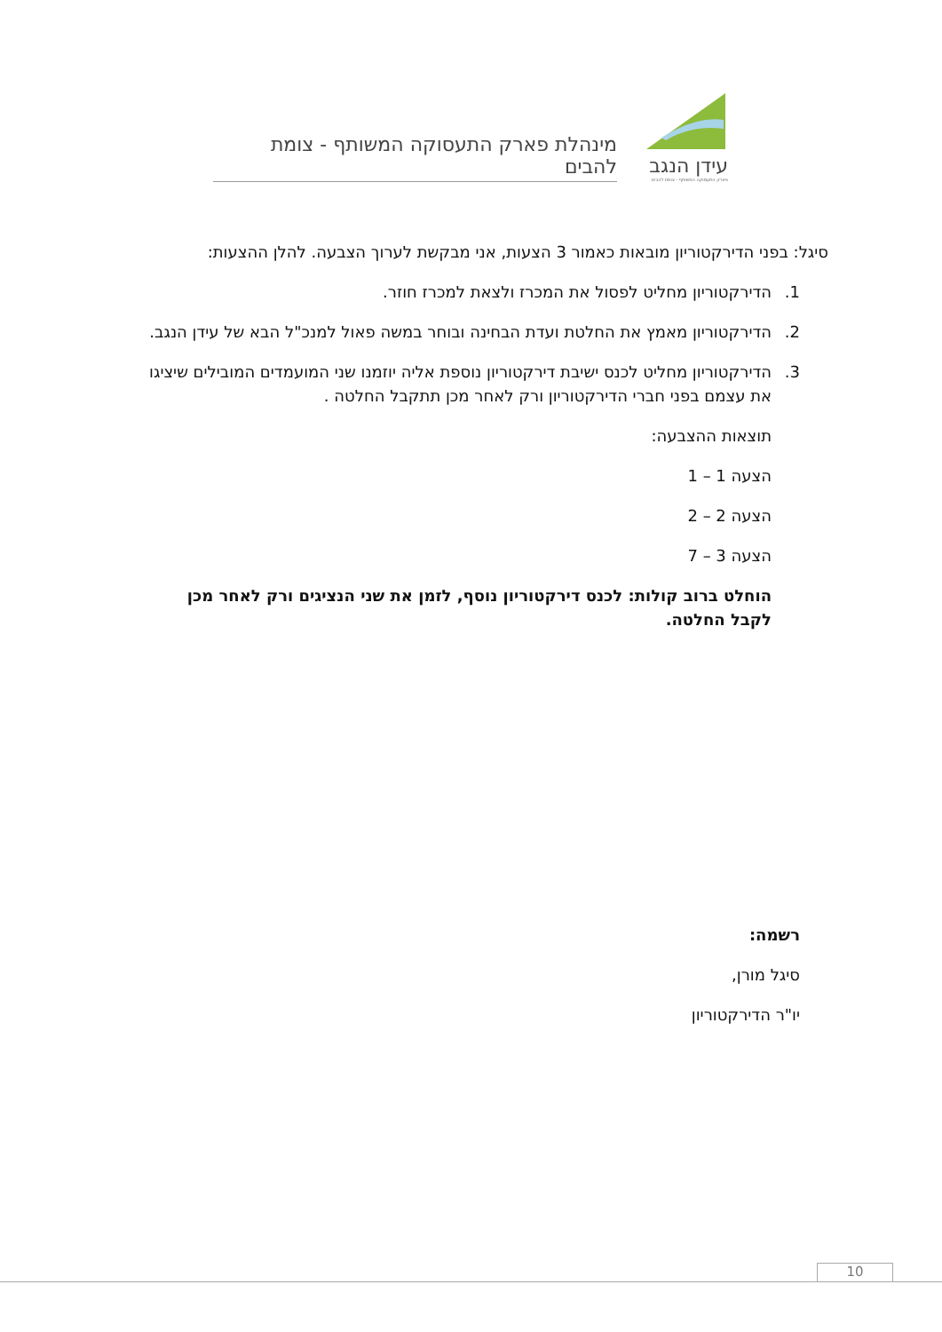עידן הנגב
פארק התעסוקה המשותף - צומת להבים
מינהלת פארק התעסוקה המשותף - צומת להבים
סיגל: בפני הדירקטוריון מובאות כאמור 3 הצעות, אני מבקשת לערוך הצבעה. להלן ההצעות:
1. הדירקטוריון מחליט לפסול את המכרז ולצאת למכרז חוזר.
2. הדירקטוריון מאמץ את החלטת ועדת הבחינה ובוחר במשה פאול למנכ"ל הבא של עידן הנגב.
3. הדירקטוריון מחליט לכנס ישיבת דירקטוריון נוספת אליה יוזמנו שני המועמדים המובילים שיציגו את עצמם בפני חברי הדירקטוריון ורק לאחר מכן תתקבל החלטה .
תוצאות ההצבעה:
הצעה 1 – 1
הצעה 2 – 2
הצעה 3 – 7
הוחלט ברוב קולות: לכנס דירקטוריון נוסף, לזמן את שני הנציגים ורק לאחר מכן לקבל החלטה.
רשמה:
סיגל מורן,
יו"ר הדירקטוריון
10